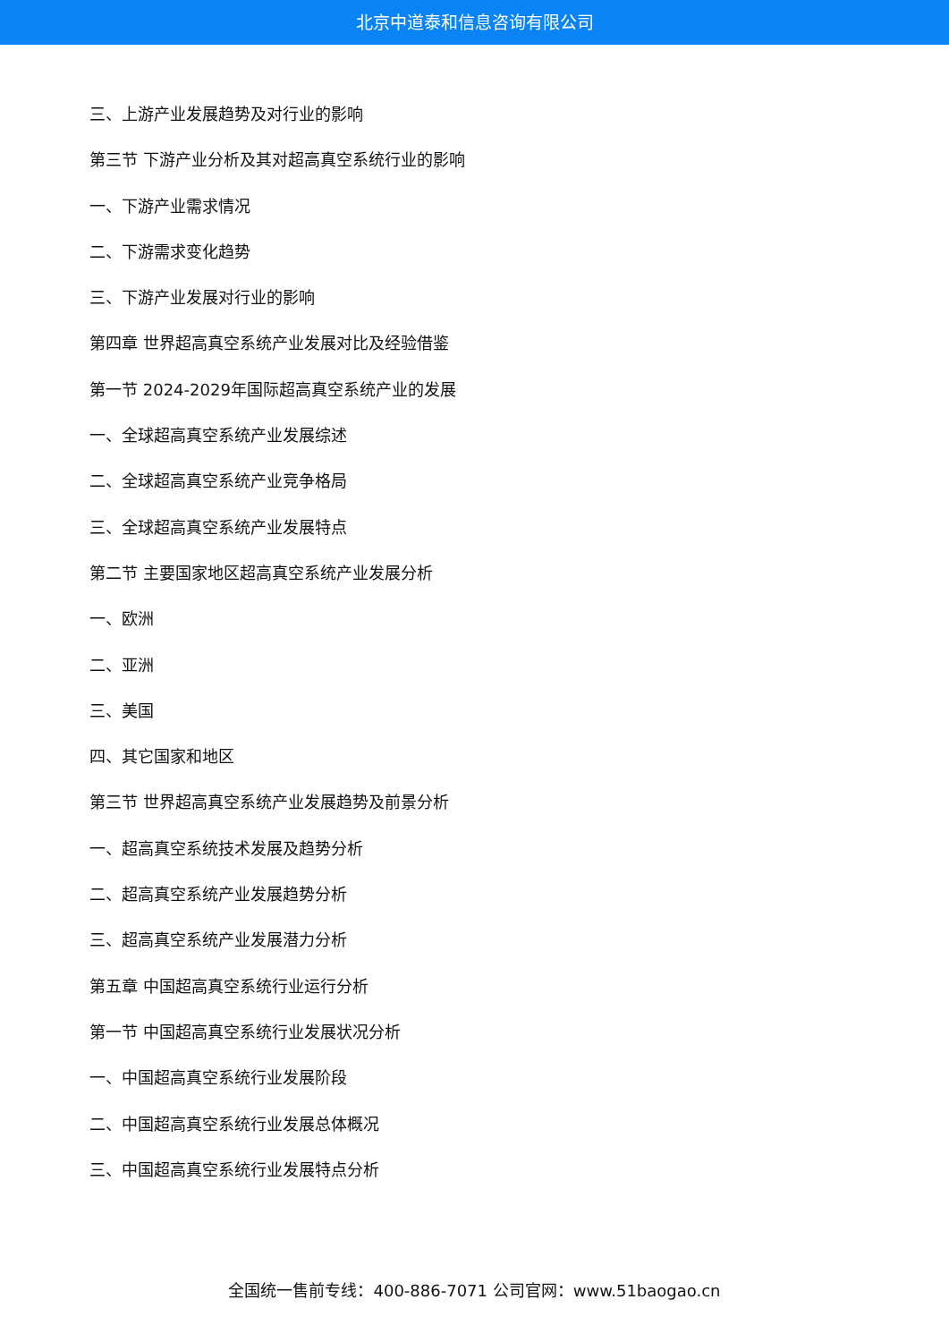北京中道泰和信息咨询有限公司
三、上游产业发展趋势及对行业的影响
第三节 下游产业分析及其对超高真空系统行业的影响
一、下游产业需求情况
二、下游需求变化趋势
三、下游产业发展对行业的影响
第四章 世界超高真空系统产业发展对比及经验借鉴
第一节 2024-2029年国际超高真空系统产业的发展
一、全球超高真空系统产业发展综述
二、全球超高真空系统产业竞争格局
三、全球超高真空系统产业发展特点
第二节 主要国家地区超高真空系统产业发展分析
一、欧洲
二、亚洲
三、美国
四、其它国家和地区
第三节 世界超高真空系统产业发展趋势及前景分析
一、超高真空系统技术发展及趋势分析
二、超高真空系统产业发展趋势分析
三、超高真空系统产业发展潜力分析
第五章 中国超高真空系统行业运行分析
第一节 中国超高真空系统行业发展状况分析
一、中国超高真空系统行业发展阶段
二、中国超高真空系统行业发展总体概况
三、中国超高真空系统行业发展特点分析
全国统一售前专线：400-886-7071 公司官网：www.51baogao.cn